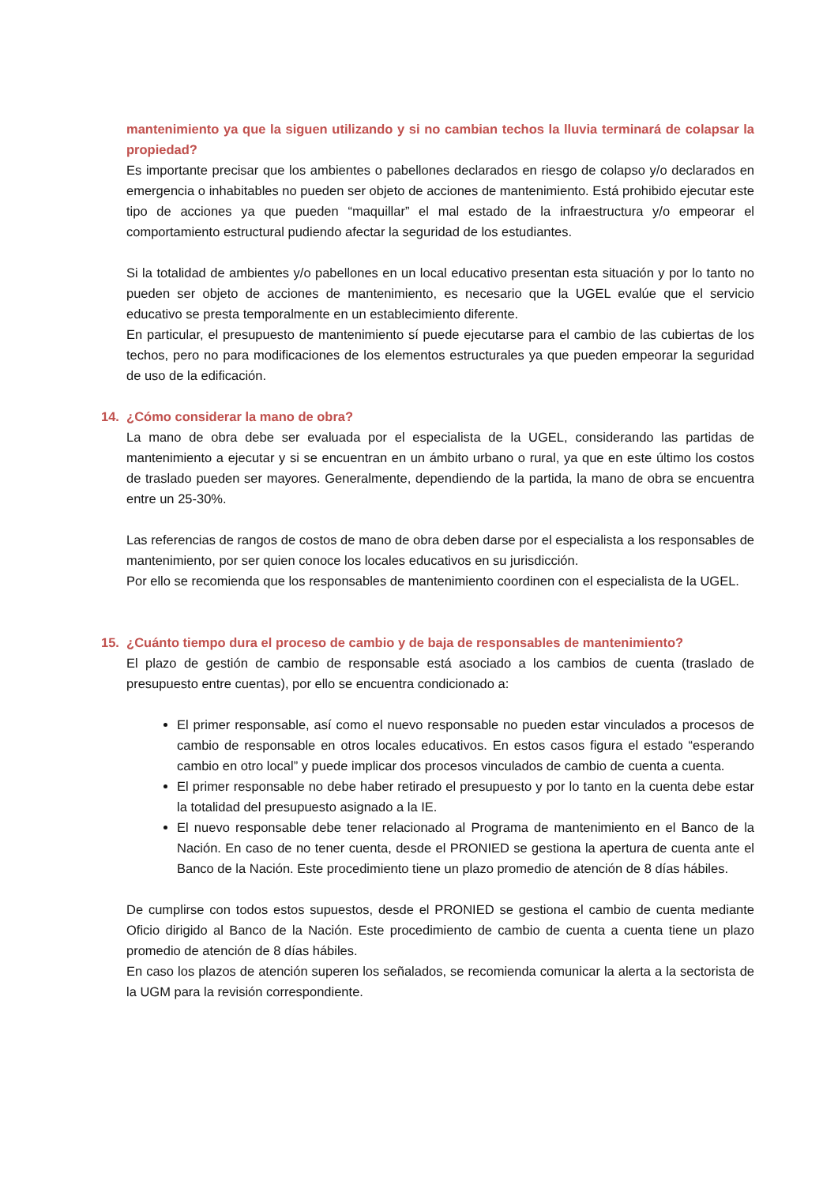mantenimiento ya que la siguen utilizando y si no cambian techos la lluvia terminará de colapsar la propiedad?
Es importante precisar que los ambientes o pabellones declarados en riesgo de colapso y/o declarados en emergencia o inhabitables no pueden ser objeto de acciones de mantenimiento. Está prohibido ejecutar este tipo de acciones ya que pueden “maquillar” el mal estado de la infraestructura y/o empeorar el comportamiento estructural pudiendo afectar la seguridad de los estudiantes.
Si la totalidad de ambientes y/o pabellones en un local educativo presentan esta situación y por lo tanto no pueden ser objeto de acciones de mantenimiento, es necesario que la UGEL evalúe que el servicio educativo se presta temporalmente en un establecimiento diferente.
En particular, el presupuesto de mantenimiento sí puede ejecutarse para el cambio de las cubiertas de los techos, pero no para modificaciones de los elementos estructurales ya que pueden empeorar la seguridad de uso de la edificación.
14. ¿Cómo considerar la mano de obra?
La mano de obra debe ser evaluada por el especialista de la UGEL, considerando las partidas de mantenimiento a ejecutar y si se encuentran en un ámbito urbano o rural, ya que en este último los costos de traslado pueden ser mayores. Generalmente, dependiendo de la partida, la mano de obra se encuentra entre un 25-30%.
Las referencias de rangos de costos de mano de obra deben darse por el especialista a los responsables de mantenimiento, por ser quien conoce los locales educativos en su jurisdicción.
Por ello se recomienda que los responsables de mantenimiento coordinen con el especialista de la UGEL.
15. ¿Cuánto tiempo dura el proceso de cambio y de baja de responsables de mantenimiento?
El plazo de gestión de cambio de responsable está asociado a los cambios de cuenta (traslado de presupuesto entre cuentas), por ello se encuentra condicionado a:
El primer responsable, así como el nuevo responsable no pueden estar vinculados a procesos de cambio de responsable en otros locales educativos. En estos casos figura el estado “esperando cambio en otro local” y puede implicar dos procesos vinculados de cambio de cuenta a cuenta.
El primer responsable no debe haber retirado el presupuesto y por lo tanto en la cuenta debe estar la totalidad del presupuesto asignado a la IE.
El nuevo responsable debe tener relacionado al Programa de mantenimiento en el Banco de la Nación. En caso de no tener cuenta, desde el PRONIED se gestiona la apertura de cuenta ante el Banco de la Nación. Este procedimiento tiene un plazo promedio de atención de 8 días hábiles.
De cumplirse con todos estos supuestos, desde el PRONIED se gestiona el cambio de cuenta mediante Oficio dirigido al Banco de la Nación. Este procedimiento de cambio de cuenta a cuenta tiene un plazo promedio de atención de 8 días hábiles.
En caso los plazos de atención superen los señalados, se recomienda comunicar la alerta a la sectorista de la UGM para la revisión correspondiente.